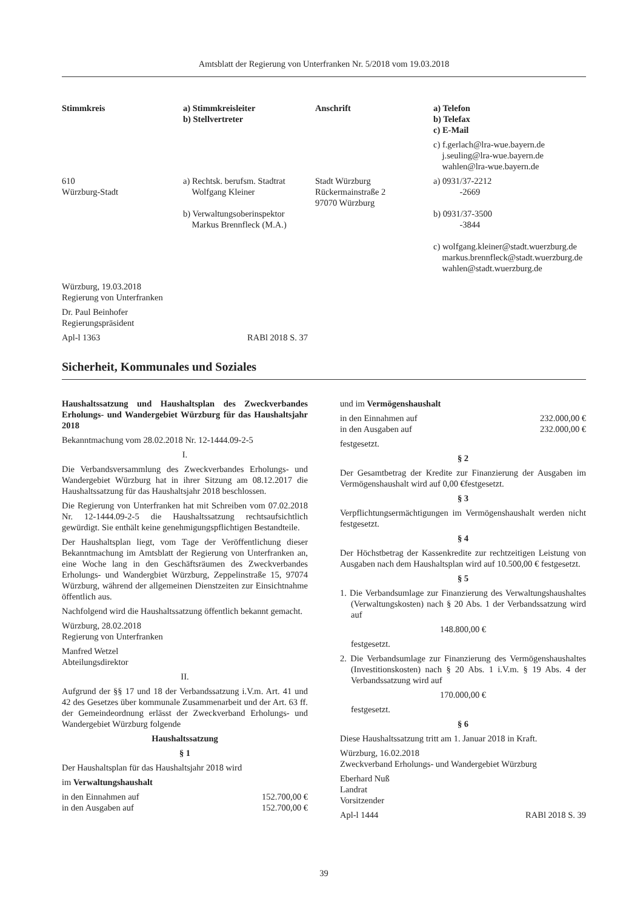Amtsblatt der Regierung von Unterfranken Nr. 5/2018 vom 19.03.2018
| Stimmkreis | a) Stimmkreisleiter b) Stellvertreter | Anschrift | a) Telefon b) Telefax c) E-Mail |
| | | | c) f.gerlach@lra-wue.bayern.de j.seuling@lra-wue.bayern.de wahlen@lra-wue.bayern.de |
| 610 Würzburg-Stadt | a) Rechtsk. berufsm. Stadtrat Wolfgang Kleiner b) Verwaltungsoberinspektor Markus Brennfleck (M.A.) | Stadt Würzburg Rückermainstraße 2 97070 Würzburg | a) 0931/37-2212 -2669 b) 0931/37-3500 -3844 c) wolfgang.kleiner@stadt.wuerzburg.de markus.brennfleck@stadt.wuerzburg.de wahlen@stadt.wuerzburg.de |
Würzburg, 19.03.2018
Regierung von Unterfranken
Dr. Paul Beinhofer
Regierungspräsident
Apl-l 1363 RABl 2018 S. 37
Sicherheit, Kommunales und Soziales
Haushaltssatzung und Haushaltsplan des Zweckverbandes Erholungs- und Wandergebiet Würzburg für das Haushaltsjahr 2018
Bekanntmachung vom 28.02.2018 Nr. 12-1444.09-2-5
I.
Die Verbandsversammlung des Zweckverbandes Erholungs- und Wandergebiet Würzburg hat in ihrer Sitzung am 08.12.2017 die Haushaltssatzung für das Haushaltsjahr 2018 beschlossen.
Die Regierung von Unterfranken hat mit Schreiben vom 07.02.2018 Nr. 12-1444.09-2-5 die Haushaltssatzung rechtsaufsichtlich gewürdigt. Sie enthält keine genehmigungspflichtigen Bestandteile.
Der Haushaltsplan liegt, vom Tage der Veröffentlichung dieser Bekanntmachung im Amtsblatt der Regierung von Unterfranken an, eine Woche lang in den Geschäftsräumen des Zweckverbandes Erholungs- und Wandergbiet Würzburg, Zeppelinstraße 15, 97074 Würzburg, während der allgemeinen Dienstzeiten zur Einsichtnahme öffentlich aus.
Nachfolgend wird die Haushaltssatzung öffentlich bekannt gemacht.
Würzburg, 28.02.2018
Regierung von Unterfranken
Manfred Wetzel
Abteilungsdirektor
II.
Aufgrund der §§ 17 und 18 der Verbandssatzung i.V.m. Art. 41 und 42 des Gesetzes über kommunale Zusammenarbeit und der Art. 63 ff. der Gemeindeordnung erlässt der Zweckverband Erholungs- und Wandergebiet Würzburg folgende
Haushaltssatzung
§ 1
Der Haushaltsplan für das Haushaltsjahr 2018 wird
im Verwaltungshaushalt
in den Einnahmen auf 152.700,00 €
in den Ausgaben auf 152.700,00 €
und im Vermögenshaushalt
in den Einnahmen auf 232.000,00 €
in den Ausgaben auf 232.000,00 €
festgesetzt.
§ 2
Der Gesamtbetrag der Kredite zur Finanzierung der Ausgaben im Vermögenshaushalt wird auf 0,00 €festgesetzt.
§ 3
Verpflichtungsermächtigungen im Vermögenshaushalt werden nicht festgesetzt.
§ 4
Der Höchstbetrag der Kassenkredite zur rechtzeitigen Leistung von Ausgaben nach dem Haushaltsplan wird auf 10.500,00 € festgesetzt.
§ 5
1. Die Verbandsumlage zur Finanzierung des Verwaltungshaushaltes (Verwaltungskosten) nach § 20 Abs. 1 der Verbandssatzung wird auf
148.800,00 €
festgesetzt.
2. Die Verbandsumlage zur Finanzierung des Vermögenshaushaltes (Investitionskosten) nach § 20 Abs. 1 i.V.m. § 19 Abs. 4 der Verbandssatzung wird auf
170.000,00 €
festgesetzt.
§ 6
Diese Haushaltssatzung tritt am 1. Januar 2018 in Kraft.
Würzburg, 16.02.2018
Zweckverband Erholungs- und Wandergebiet Würzburg
Eberhard Nuß
Landrat
Vorsitzender
Apl-l 1444 RABl 2018 S. 39
39